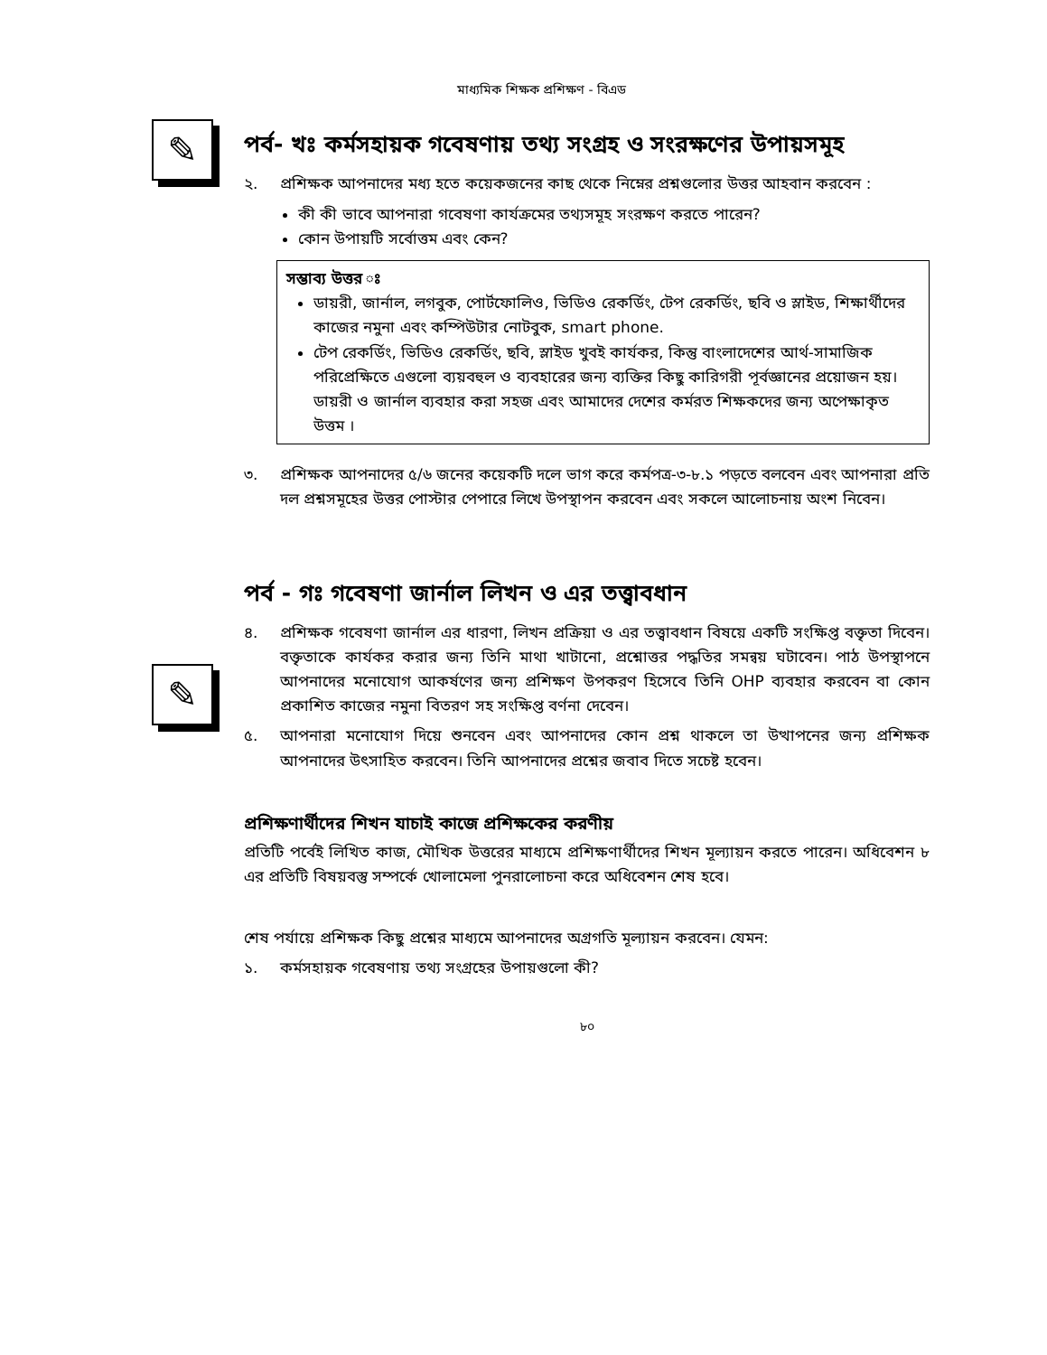মাধ্যমিক শিক্ষক প্রশিক্ষণ - বিএড
✎
পর্ব- খঃ কর্মসহায়ক গবেষণায় তথ্য সংগ্রহ ও সংরক্ষণের উপায়সমূহ
২. প্রশিক্ষক আপনাদের মধ্য হতে কয়েকজনের কাছ থেকে নিম্নের প্রশ্নগুলোর উত্তর আহবান করবেন :
কী কী ভাবে আপনারা গবেষণা কার্যক্রমের তথ্যসমূহ সংরক্ষণ করতে পারেন?
কোন উপায়টি সর্বোত্তম এবং কেন?
সম্ভাব্য উত্তর ঃ
ডায়রী, জার্নাল, লগবুক, পোর্টফোলিও, ভিডিও রেকর্ডিং, টেপ রেকর্ডিং, ছবি ও স্লাইড, শিক্ষার্থীদের কাজের নমুনা এবং কম্পিউটার নোটবুক, smart phone.
টেপ রেকর্ডিং, ভিডিও রেকর্ডিং, ছবি, স্লাইড খুবই কার্যকর, কিন্তু বাংলাদেশের আর্থ-সামাজিক পরিপ্রেক্ষিতে এগুলো ব্যয়বহুল ও ব্যবহারের জন্য ব্যক্তির কিছু কারিগরী পূর্বজ্ঞানের প্রয়োজন হয়। ডায়রী ও জার্নাল ব্যবহার করা সহজ এবং আমাদের দেশের কর্মরত শিক্ষকদের জন্য অপেক্ষাকৃত উত্তম ।
৩. প্রশিক্ষক আপনাদের ৫/৬ জনের কয়েকটি দলে ভাগ করে কর্মপত্র-৩-৮.১ পড়তে বলবেন এবং আপনারা প্রতি দল প্রশ্নসমূহের উত্তর পোস্টার পেপারে লিখে উপস্থাপন করবেন এবং সকলে আলোচনায় অংশ নিবেন।
✎
পর্ব - গঃ গবেষণা জার্নাল লিখন ও এর তত্ত্বাবধান
৪. প্রশিক্ষক গবেষণা জার্নাল এর ধারণা, লিখন প্রক্রিয়া ও এর তত্ত্বাবধান বিষয়ে একটি সংক্ষিপ্ত বক্তৃতা দিবেন। বক্তৃতাকে কার্যকর করার জন্য তিনি মাথা খাটানো, প্রশ্নোত্তর পদ্ধতির সমন্বয় ঘটাবেন। পাঠ উপস্থাপনে আপনাদের মনোযোগ আকর্ষণের জন্য প্রশিক্ষণ উপকরণ হিসেবে তিনি OHP ব্যবহার করবেন বা কোন প্রকাশিত কাজের নমুনা বিতরণ সহ সংক্ষিপ্ত বর্ণনা দেবেন।
৫. আপনারা মনোযোগ দিয়ে শুনবেন এবং আপনাদের কোন প্রশ্ন থাকলে তা উত্থাপনের জন্য প্রশিক্ষক আপনাদের উৎসাহিত করবেন। তিনি আপনাদের প্রশ্নের জবাব দিতে সচেষ্ট হবেন।
প্রশিক্ষণার্থীদের শিখন যাচাই কাজে প্রশিক্ষকের করণীয়
প্রতিটি পর্বেই লিখিত কাজ, মৌখিক উত্তরের মাধ্যমে প্রশিক্ষণার্থীদের শিখন মূল্যায়ন করতে পারেন। অধিবেশন ৮ এর প্রতিটি বিষয়বস্তু সম্পর্কে খোলামেলা পুনরালোচনা করে অধিবেশন শেষ হবে।
শেষ পর্যায়ে প্রশিক্ষক কিছু প্রশ্নের মাধ্যমে আপনাদের অগ্রগতি মূল্যায়ন করবেন। যেমন:
১. কর্মসহায়ক গবেষণায় তথ্য সংগ্রহের উপায়গুলো কী?
৮০